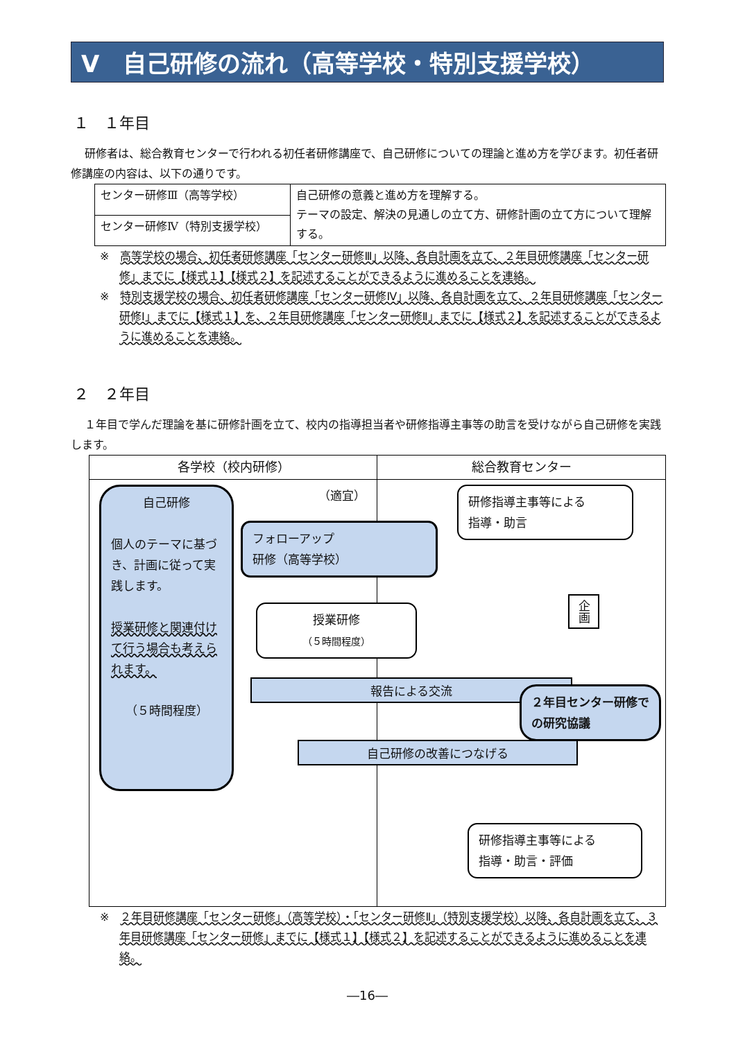Ⅴ　自己研修の流れ（高等学校・特別支援学校）
１　１年目
研修者は、総合教育センターで行われる初任者研修講座で、自己研修についての理論と進め方を学びます。初任者研修講座の内容は、以下の通りです。
| センター研修Ⅲ（高等学校） | 自己研修の意義と進め方を理解する。 テーマの設定、解決の見通しの立て方、研修計画の立て方について理解する。 |
| センター研修Ⅳ（特別支援学校） | |
※　高等学校の場合、初任者研修講座「センター研修Ⅲ」以降、各自計画を立て、２年目研修講座「センター研修」までに【様式１】【様式２】を記述することができるように進めることを連絡。
※　特別支援学校の場合、初任者研修講座「センター研修Ⅳ」以降、各自計画を立て、２年目研修講座「センター研修Ⅰ」までに【様式１】を、２年目研修講座「センター研修Ⅱ」までに【様式２】を記述することができるように進めることを連絡。
２　２年目
１年目で学んだ理論を基に研修計画を立て、校内の指導担当者や研修指導主事等の助言を受けながら自己研修を実践します。
各学校（校内研修） 総合教育センター
自己研修
個人のテーマに基づき、計画に従って実践します。
授業研修と関連付けて行う場合も考えられます。
（５時間程度）
（適宜）
研修指導主事等による
指導・助言
フォローアップ
研修（高等学校）
授業研修
（５時間程度）
企画
報告による交流
２年目センター研修での研究協議
自己研修の改善につなげる
研修指導主事等による
指導・助言・評価
※　２年目研修講座「センター研修」（高等学校）・「センター研修Ⅱ」（特別支援学校）以降、各自計画を立て、３年目研修講座「センター研修」までに【様式１】【様式２】を記述することができるように進めることを連絡。
―16―